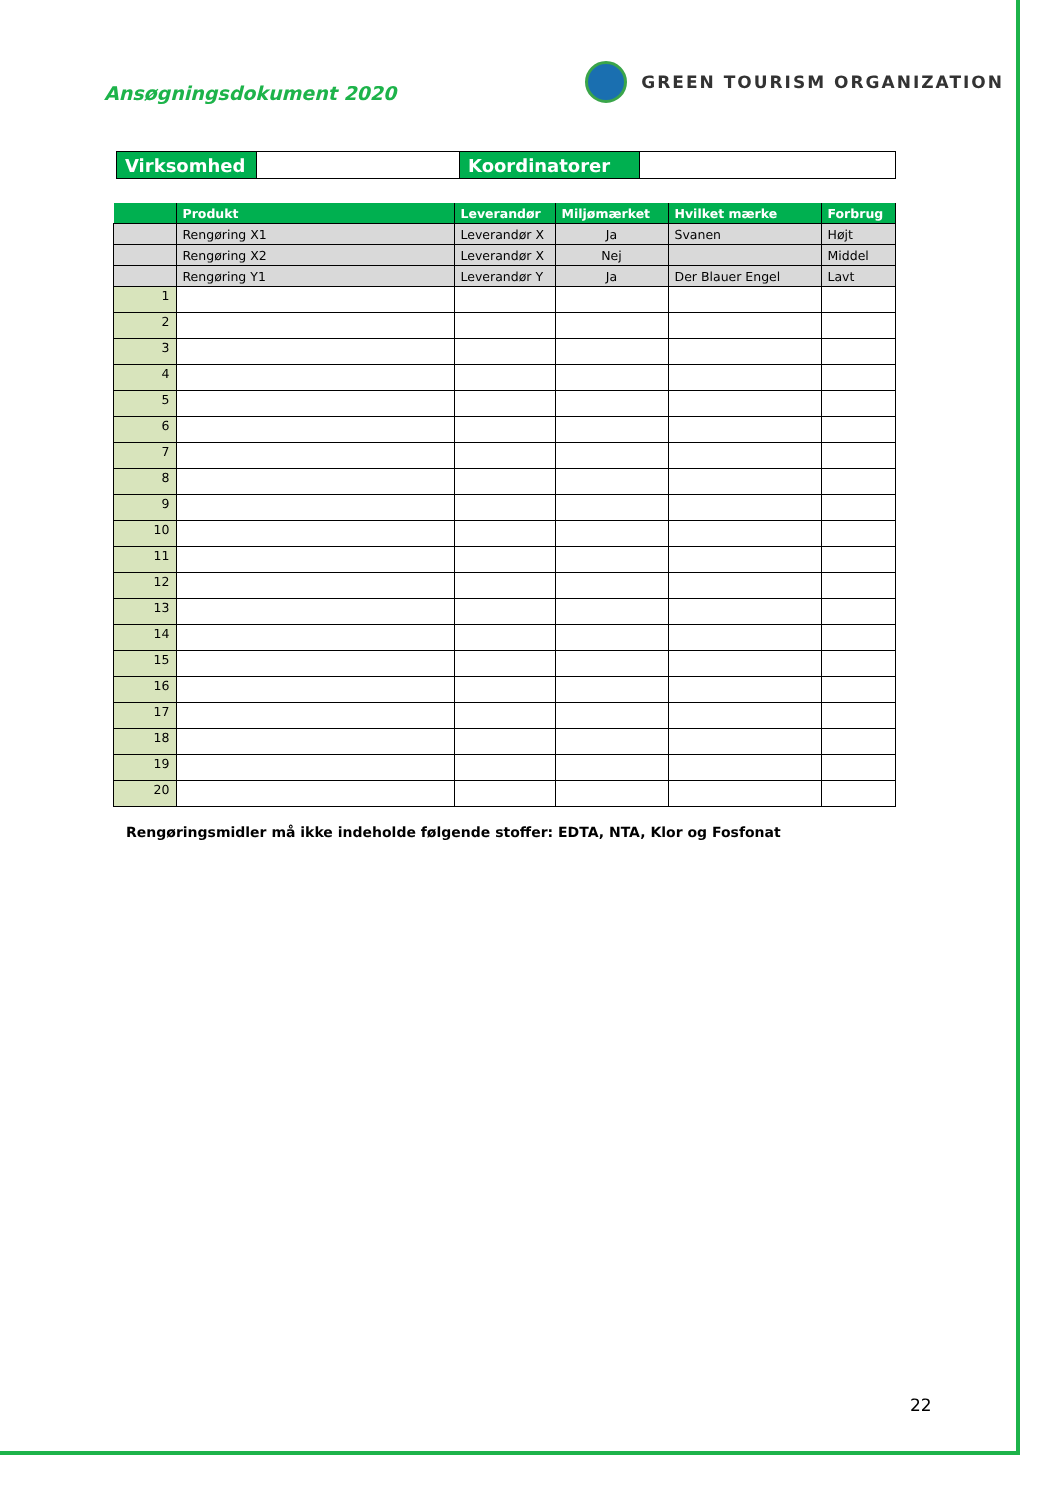Ansøgningsdokument 2020
GREEN TOURISM ORGANIZATION
| Virksomhed | | Koordinatorer | |
| | Produkt | Leverandør | Miljømærket | Hvilket mærke | Forbrug |
| --- | --- | --- | --- | --- | --- |
| | Rengøring X1 | Leverandør X | Ja | Svanen | Højt |
| | Rengøring X2 | Leverandør X | Nej | | Middel |
| | Rengøring Y1 | Leverandør Y | Ja | Der Blauer Engel | Lavt |
| 1 | | | | | |
| 2 | | | | | |
| 3 | | | | | |
| 4 | | | | | |
| 5 | | | | | |
| 6 | | | | | |
| 7 | | | | | |
| 8 | | | | | |
| 9 | | | | | |
| 10 | | | | | |
| 11 | | | | | |
| 12 | | | | | |
| 13 | | | | | |
| 14 | | | | | |
| 15 | | | | | |
| 16 | | | | | |
| 17 | | | | | |
| 18 | | | | | |
| 19 | | | | | |
| 20 | | | | | |
Rengøringsmidler må ikke indeholde følgende stoffer: EDTA, NTA, Klor og Fosfonat
22